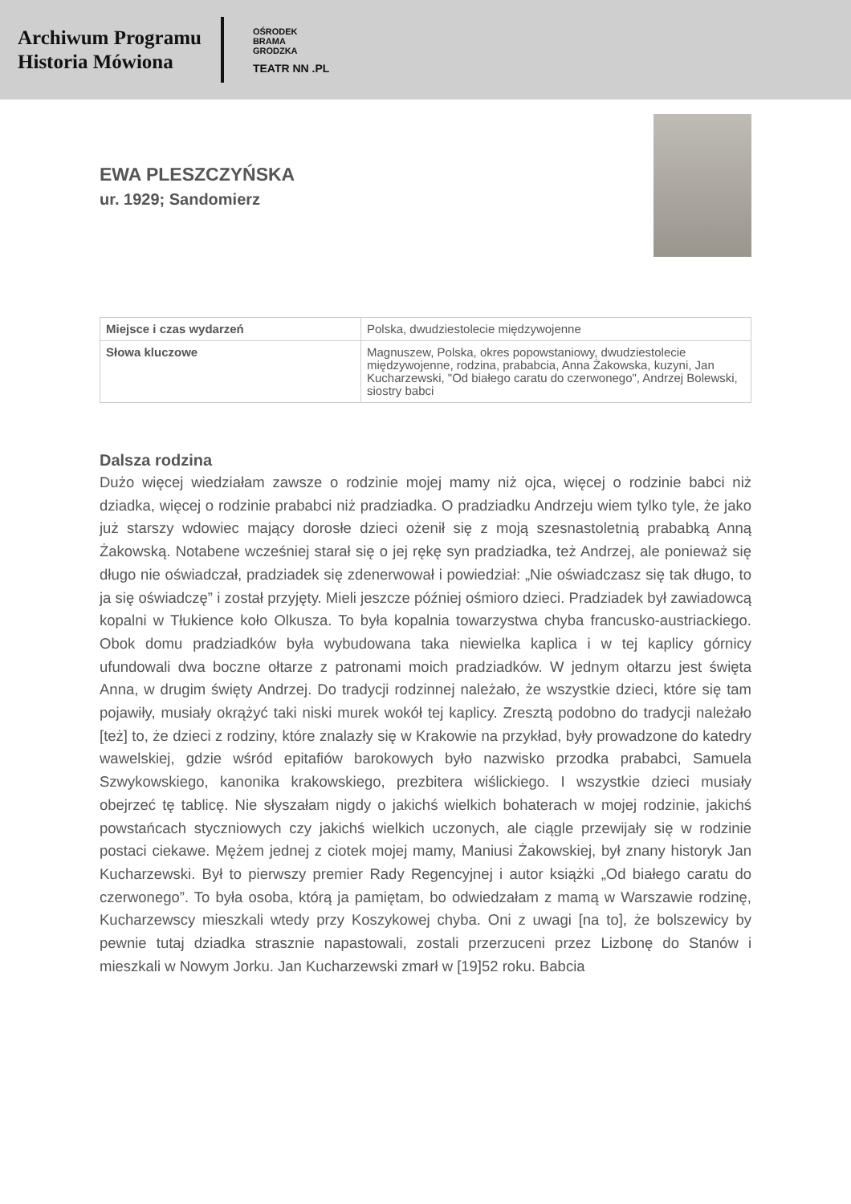Archiwum Programu
Historia Mówiona
OŚRODEK
BRAMA
GRODZKA
TEATR NN .PL
EWA PLESZCZYŃSKA
ur. 1929; Sandomierz
| Miejsce i czas wydarzeń | Polska, dwudziestolecie międzywojenne |
| Słowa kluczowe | Magnuszew, Polska, okres popowstaniowy, dwudziestolecie międzywojenne, rodzina, prababcia, Anna Żakowska, kuzyni, Jan Kucharzewski, "Od białego caratu do czerwonego", Andrzej Bolewski, siostry babci |
Dalsza rodzina
Dużo więcej wiedziałam zawsze o rodzinie mojej mamy niż ojca, więcej o rodzinie babci niż dziadka, więcej o rodzinie prababci niż pradziadka. O pradziadku Andrzeju wiem tylko tyle, że jako już starszy wdowiec mający dorosłe dzieci ożenił się z moją szesnastoletnią prababką Anną Żakowską. Notabene wcześniej starał się o jej rękę syn pradziadka, też Andrzej, ale ponieważ się długo nie oświadczał, pradziadek się zdenerwował i powiedział: „Nie oświadczasz się tak długo, to ja się oświadczę” i został przyjęty. Mieli jeszcze później ośmioro dzieci. Pradziadek był zawiadowcą kopalni w Tłukience koło Olkusza. To była kopalnia towarzystwa chyba francusko-austriackiego. Obok domu pradziadków była wybudowana taka niewielka kaplica i w tej kaplicy górnicy ufundowali dwa boczne ołtarze z patronami moich pradziadków. W jednym ołtarzu jest święta Anna, w drugim święty Andrzej. Do tradycji rodzinnej należało, że wszystkie dzieci, które się tam pojawiły, musiały okrążyć taki niski murek wokół tej kaplicy. Zresztą podobno do tradycji należało [też] to, że dzieci z rodziny, które znalazły się w Krakowie na przykład, były prowadzone do katedry wawelskiej, gdzie wśród epitafiów barokowych było nazwisko przodka prababci, Samuela Szwykowskiego, kanonika krakowskiego, prezbitera wiślickiego. I wszystkie dzieci musiały obejrzeć tę tablicę. Nie słyszałam nigdy o jakichś wielkich bohaterach w mojej rodzinie, jakichś powstańcach styczniowych czy jakichś wielkich uczonych, ale ciągle przewijały się w rodzinie postaci ciekawe. Mężem jednej z ciotek mojej mamy, Maniusi Żakowskiej, był znany historyk Jan Kucharzewski. Był to pierwszy premier Rady Regencyjnej i autor książki „Od białego caratu do czerwonego”. To była osoba, którą ja pamiętam, bo odwiedzałam z mamą w Warszawie rodzinę, Kucharzewscy mieszkali wtedy przy Koszykowej chyba. Oni z uwagi [na to], że bolszewicy by pewnie tutaj dziadka strasznie napastowali, zostali przerzuceni przez Lizbonę do Stanów i mieszkali w Nowym Jorku. Jan Kucharzewski zmarł w [19]52 roku. Babcia